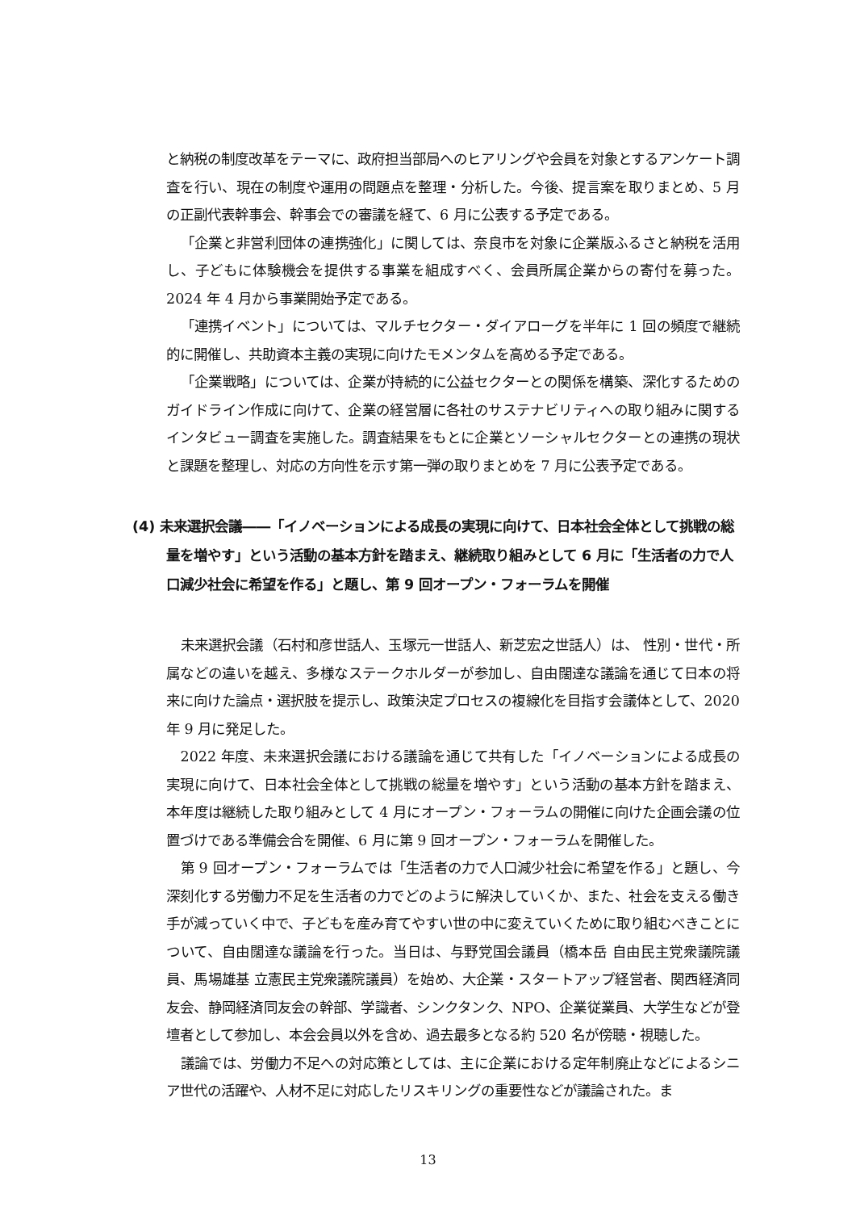と納税の制度改革をテーマに、政府担当部局へのヒアリングや会員を対象とするアンケート調査を行い、現在の制度や運用の問題点を整理・分析した。今後、提言案を取りまとめ、5 月の正副代表幹事会、幹事会での審議を経て、6 月に公表する予定である。
「企業と非営利団体の連携強化」に関しては、奈良市を対象に企業版ふるさと納税を活用し、子どもに体験機会を提供する事業を組成すべく、会員所属企業からの寄付を募った。2024 年 4 月から事業開始予定である。
「連携イベント」については、マルチセクター・ダイアローグを半年に 1 回の頻度で継続的に開催し、共助資本主義の実現に向けたモメンタムを高める予定である。
「企業戦略」については、企業が持続的に公益セクターとの関係を構築、深化するためのガイドライン作成に向けて、企業の経営層に各社のサステナビリティへの取り組みに関するインタビュー調査を実施した。調査結果をもとに企業とソーシャルセクターとの連携の現状と課題を整理し、対応の方向性を示す第一弾の取りまとめを 7 月に公表予定である。
(4) 未来選択会議――「イノベーションによる成長の実現に向けて、日本社会全体として挑戦の総量を増やす」という活動の基本方針を踏まえ、継続取り組みとして 6 月に「生活者の力で人口減少社会に希望を作る」と題し、第 9 回オープン・フォーラムを開催
未来選択会議（石村和彦世話人、玉塚元一世話人、新芝宏之世話人）は、 性別・世代・所属などの違いを越え、多様なステークホルダーが参加し、自由闊達な議論を通じて日本の将来に向けた論点・選択肢を提示し、政策決定プロセスの複線化を目指す会議体として、2020 年 9 月に発足した。
2022 年度、未来選択会議における議論を通じて共有した「イノベーションによる成長の実現に向けて、日本社会全体として挑戦の総量を増やす」という活動の基本方針を踏まえ、本年度は継続した取り組みとして 4 月にオープン・フォーラムの開催に向けた企画会議の位置づけである準備会合を開催、6 月に第 9 回オープン・フォーラムを開催した。
第 9 回オープン・フォーラムでは「生活者の力で人口減少社会に希望を作る」と題し、今深刻化する労働力不足を生活者の力でどのように解決していくか、また、社会を支える働き手が減っていく中で、子どもを産み育てやすい世の中に変えていくために取り組むべきことについて、自由闊達な議論を行った。当日は、与野党国会議員（橋本岳 自由民主党衆議院議員、馬場雄基 立憲民主党衆議院議員）を始め、大企業・スタートアップ経営者、関西経済同友会、静岡経済同友会の幹部、学識者、シンクタンク、NPO、企業従業員、大学生などが登壇者として参加し、本会会員以外を含め、過去最多となる約 520 名が傍聴・視聴した。
議論では、労働力不足への対応策としては、主に企業における定年制廃止などによるシニア世代の活躍や、人材不足に対応したリスキリングの重要性などが議論された。ま
13